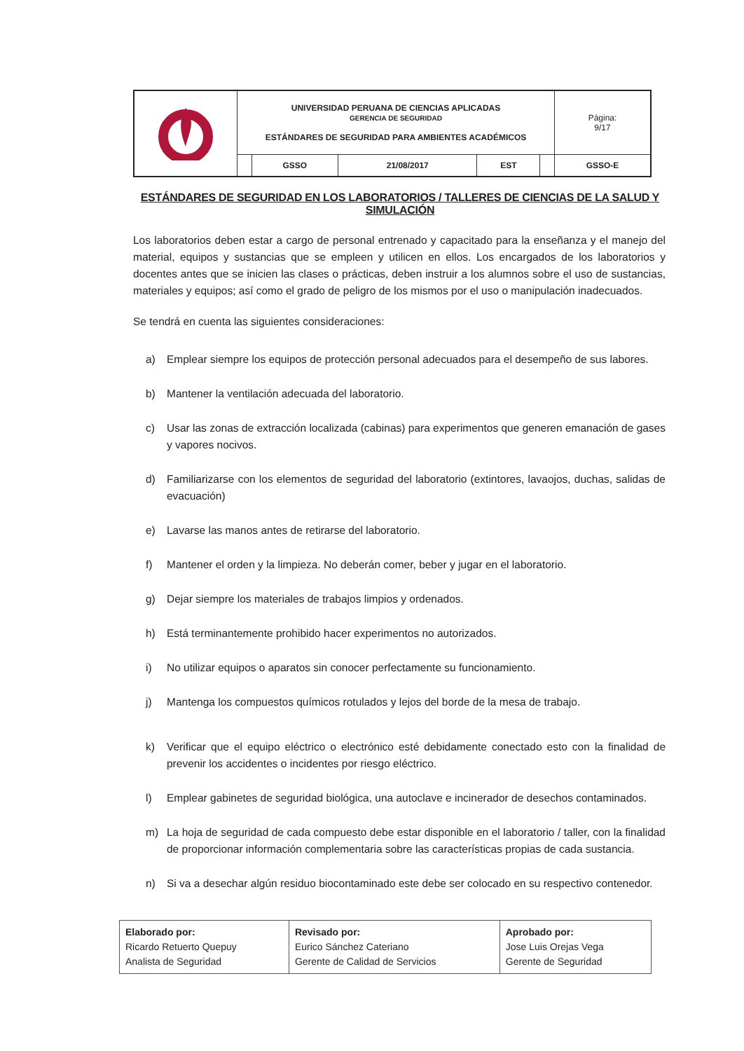| | UNIVERSIDAD PERUANA DE CIENCIAS APLICADAS GERENCIA DE SEGURIDAD ESTÁNDARES DE SEGURIDAD PARA AMBIENTES ACADÉMICOS | | | | | Página: 9/17 |
| | | GSSO | 21/08/2017 | EST | | GSSO-E |
ESTÁNDARES DE SEGURIDAD EN LOS LABORATORIOS / TALLERES DE CIENCIAS DE LA SALUD Y SIMULACIÓN
Los laboratorios deben estar a cargo de personal entrenado y capacitado para la enseñanza y el manejo del material, equipos y sustancias que se empleen y utilicen en ellos. Los encargados de los laboratorios y docentes antes que se inicien las clases o prácticas, deben instruir a los alumnos sobre el uso de sustancias, materiales y equipos; así como el grado de peligro de los mismos por el uso o manipulación inadecuados.
Se tendrá en cuenta las siguientes consideraciones:
a) Emplear siempre los equipos de protección personal adecuados para el desempeño de sus labores.
b) Mantener la ventilación adecuada del laboratorio.
c) Usar las zonas de extracción localizada (cabinas) para experimentos que generen emanación de gases y vapores nocivos.
d) Familiarizarse con los elementos de seguridad del laboratorio (extintores, lavaojos, duchas, salidas de evacuación)
e) Lavarse las manos antes de retirarse del laboratorio.
f) Mantener el orden y la limpieza. No deberán comer, beber y jugar en el laboratorio.
g) Dejar siempre los materiales de trabajos limpios y ordenados.
h) Está terminantemente prohibido hacer experimentos no autorizados.
i) No utilizar equipos o aparatos sin conocer perfectamente su funcionamiento.
j) Mantenga los compuestos químicos rotulados y lejos del borde de la mesa de trabajo.
k) Verificar que el equipo eléctrico o electrónico esté debidamente conectado esto con la finalidad de prevenir los accidentes o incidentes por riesgo eléctrico.
l) Emplear gabinetes de seguridad biológica, una autoclave e incinerador de desechos contaminados.
m) La hoja de seguridad de cada compuesto debe estar disponible en el laboratorio / taller, con la finalidad de proporcionar información complementaria sobre las características propias de cada sustancia.
n) Si va a desechar algún residuo biocontaminado este debe ser colocado en su respectivo contenedor.
| Elaborado por: Ricardo Retuerto Quepuy Analista de Seguridad | Revisado por: Eurico Sánchez Cateriano Gerente de Calidad de Servicios | Aprobado por: Jose Luis Orejas Vega Gerente de Seguridad |